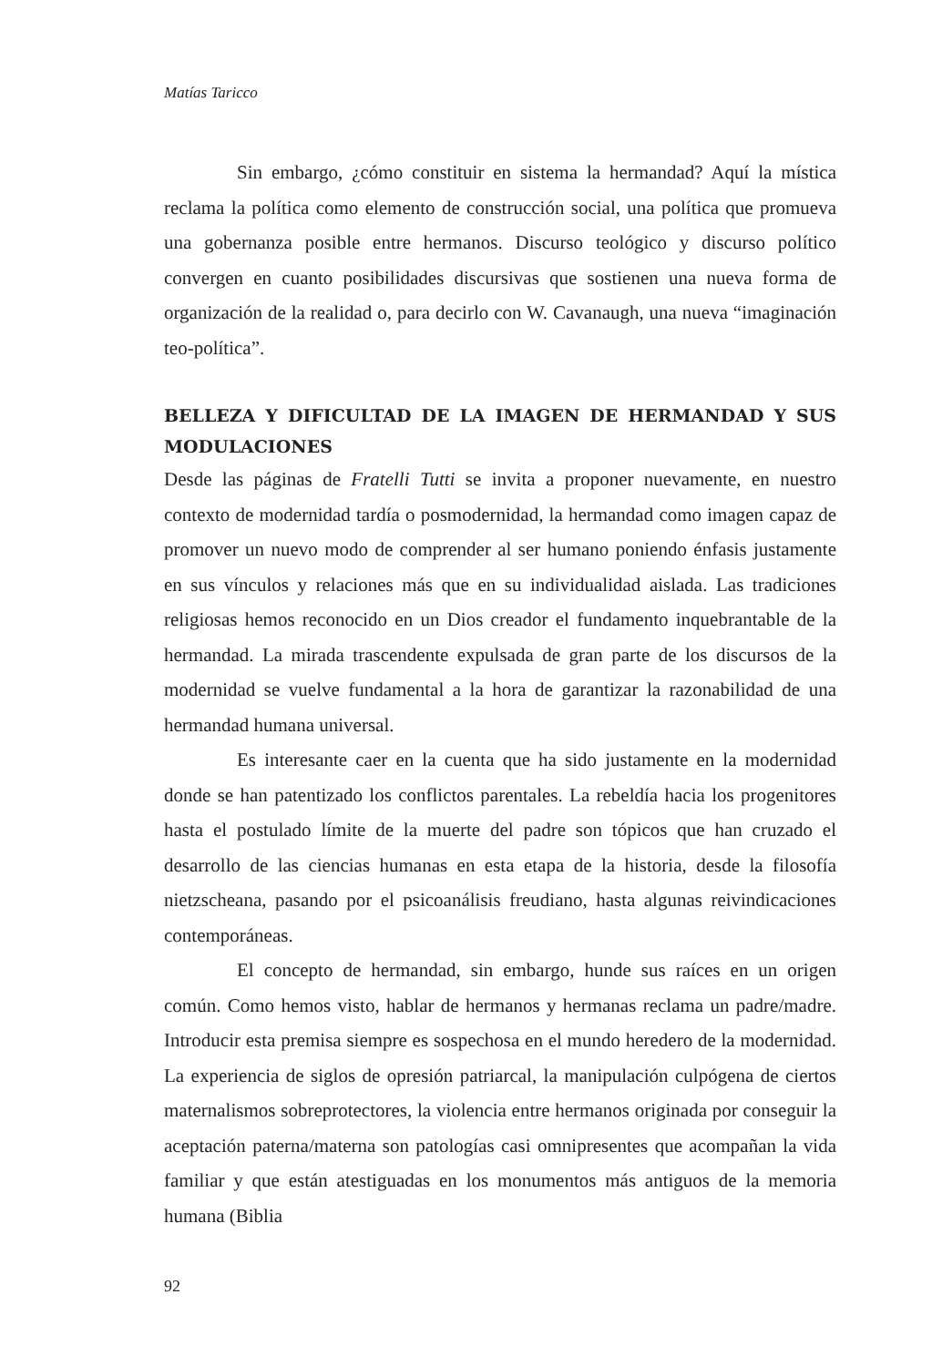Matías Taricco
Sin embargo, ¿cómo constituir en sistema la hermandad? Aquí la mística reclama la política como elemento de construcción social, una política que promueva una gobernanza posible entre hermanos. Discurso teológico y discurso político convergen en cuanto posibilidades discursivas que sostienen una nueva forma de organización de la realidad o, para decirlo con W. Cavanaugh, una nueva “imaginación teo-política”.
BELLEZA Y DIFICULTAD DE LA IMAGEN DE HERMANDAD Y SUS MODULACIONES
Desde las páginas de Fratelli Tutti se invita a proponer nuevamente, en nuestro contexto de modernidad tardía o posmodernidad, la hermandad como imagen capaz de promover un nuevo modo de comprender al ser humano poniendo énfasis justamente en sus vínculos y relaciones más que en su individualidad aislada. Las tradiciones religiosas hemos reconocido en un Dios creador el fundamento inquebrantable de la hermandad. La mirada trascendente expulsada de gran parte de los discursos de la modernidad se vuelve fundamental a la hora de garantizar la razonabilidad de una hermandad humana universal.
Es interesante caer en la cuenta que ha sido justamente en la modernidad donde se han patentizado los conflictos parentales. La rebeldía hacia los progenitores hasta el postulado límite de la muerte del padre son tópicos que han cruzado el desarrollo de las ciencias humanas en esta etapa de la historia, desde la filosofía nietzscheana, pasando por el psicoanálisis freudiano, hasta algunas reivindicaciones contemporáneas.
El concepto de hermandad, sin embargo, hunde sus raíces en un origen común. Como hemos visto, hablar de hermanos y hermanas reclama un padre/madre. Introducir esta premisa siempre es sospechosa en el mundo heredero de la modernidad. La experiencia de siglos de opresión patriarcal, la manipulación culpógena de ciertos maternalismos sobreprotectores, la violencia entre hermanos originada por conseguir la aceptación paterna/materna son patologías casi omnipresentes que acompañan la vida familiar y que están atestiguadas en los monumentos más antiguos de la memoria humana (Biblia
92